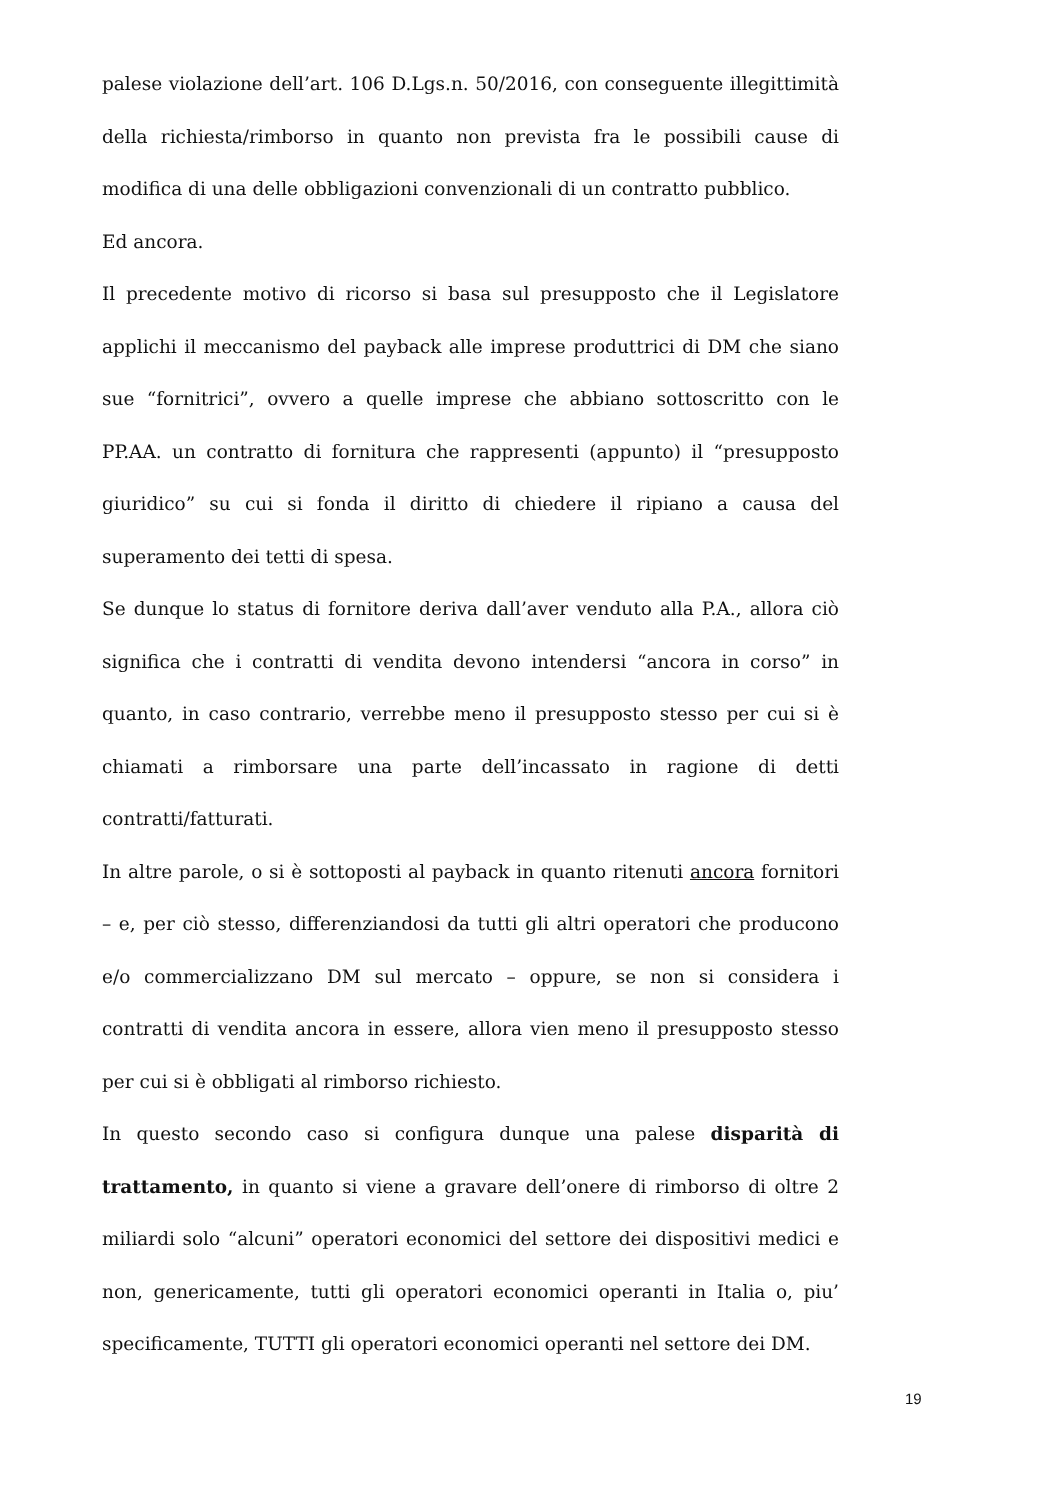palese violazione dell’art. 106 D.Lgs.n. 50/2016, con conseguente illegittimità della richiesta/rimborso in quanto non prevista fra le possibili cause di modifica di una delle obbligazioni convenzionali di un contratto pubblico.
Ed ancora.
Il precedente motivo di ricorso si basa sul presupposto che il Legislatore applichi il meccanismo del payback alle imprese produttrici di DM che siano sue “fornitrici”, ovvero a quelle imprese che abbiano sottoscritto con le PP.AA. un contratto di fornitura che rappresenti (appunto) il “presupposto giuridico” su cui si fonda il diritto di chiedere il ripiano a causa del superamento dei tetti di spesa.
Se dunque lo status di fornitore deriva dall’aver venduto alla P.A., allora ciò significa che i contratti di vendita devono intendersi “ancora in corso” in quanto, in caso contrario, verrebbe meno il presupposto stesso per cui si è chiamati a rimborsare una parte dell’incassato in ragione di detti contratti/fatturati.
In altre parole, o si è sottoposti al payback in quanto ritenuti ancora fornitori – e, per ciò stesso, differenziandosi da tutti gli altri operatori che producono e/o commercializzano DM sul mercato – oppure, se non si considera i contratti di vendita ancora in essere, allora vien meno il presupposto stesso per cui si è obbligati al rimborso richiesto.
In questo secondo caso si configura dunque una palese disparità di trattamento, in quanto si viene a gravare dell’onere di rimborso di oltre 2 miliardi solo “alcuni” operatori economici del settore dei dispositivi medici e non, genericamente, tutti gli operatori economici operanti in Italia o, piu’ specificamente, TUTTI gli operatori economici operanti nel settore dei DM.
19